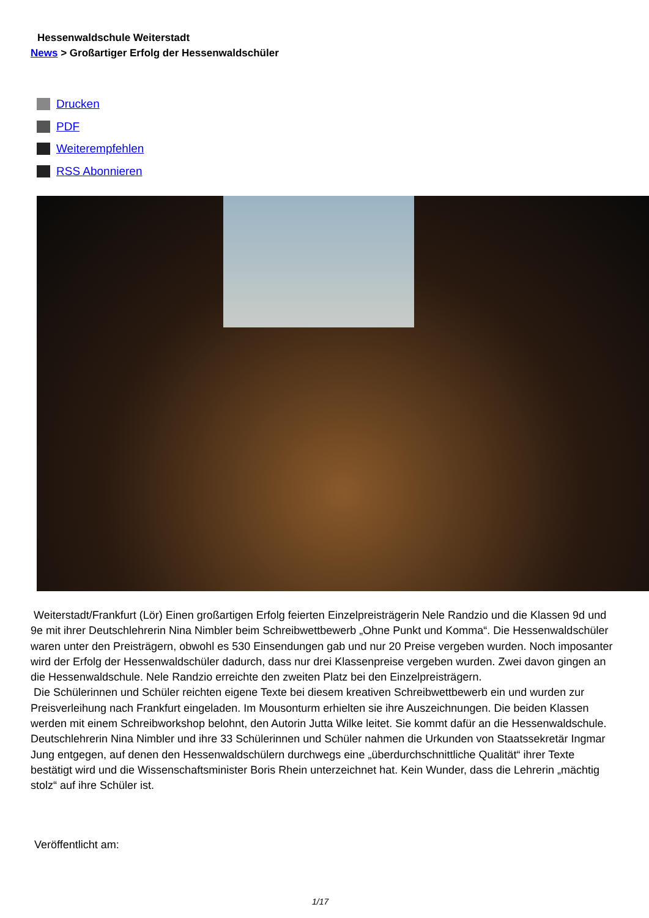Hessenwaldschule Weiterstadt
News > Großartiger Erfolg der Hessenwaldschüler
Drucken
PDF
Weiterempfehlen
RSS Abonnieren
Weiterstadt/Frankfurt (Lör) Einen großartigen Erfolg feierten Einzelpreisträgerin Nele Randzio und die Klassen 9d und 9e mit ihrer Deutschlehrerin Nina Nimbler beim Schreibwettbewerb „Ohne Punkt und Komma“. Die Hessenwaldschüler waren unter den Preisträgern, obwohl es 530 Einsendungen gab und nur 20 Preise vergeben wurden. Noch imposanter wird der Erfolg der Hessenwaldschüler dadurch, dass nur drei Klassenpreise vergeben wurden. Zwei davon gingen an die Hessenwaldschule. Nele Randzio erreichte den zweiten Platz bei den Einzelpreisträgern.
Die Schülerinnen und Schüler reichten eigene Texte bei diesem kreativen Schreibwettbewerb ein und wurden zur Preisverleihung nach Frankfurt eingeladen. Im Mousonturm erhielten sie ihre Auszeichnungen. Die beiden Klassen werden mit einem Schreibworkshop belohnt, den Autorin Jutta Wilke leitet. Sie kommt dafür an die Hessenwaldschule. Deutschlehrerin Nina Nimbler und ihre 33 Schülerinnen und Schüler nahmen die Urkunden von Staatssekretär Ingmar Jung entgegen, auf denen den Hessenwaldschülern durchwegs eine „überdurchschnittliche Qualität“ ihrer Texte bestätigt wird und die Wissenschaftsminister Boris Rhein unterzeichnet hat. Kein Wunder, dass die Lehrerin „mächtig stolz“ auf ihre Schüler ist.
Veröffentlicht am:
1/17